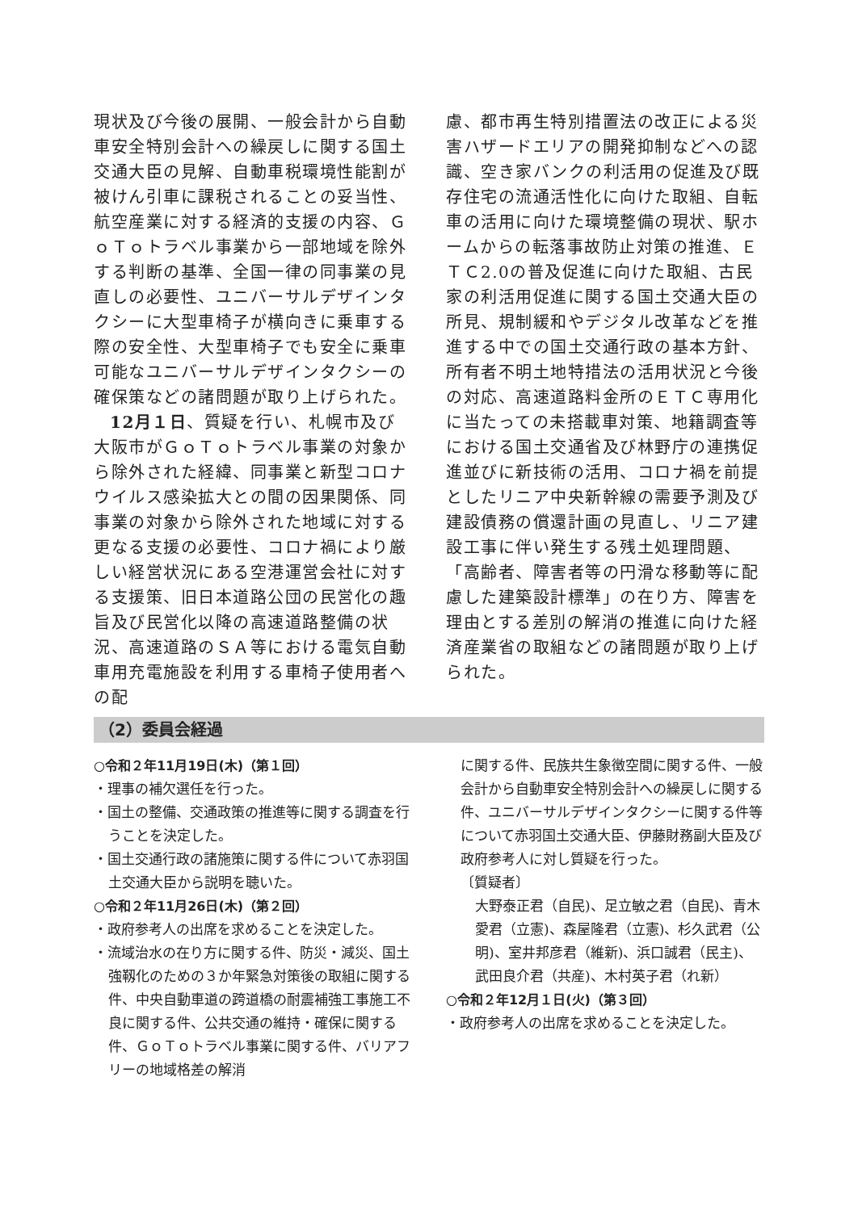現状及び今後の展開、一般会計から自動車安全特別会計への繰戻しに関する国土交通大臣の見解、自動車税環境性能割が被けん引車に課税されることの妥当性、航空産業に対する経済的支援の内容、ＧｏＴｏトラベル事業から一部地域を除外する判断の基準、全国一律の同事業の見直しの必要性、ユニバーサルデザインタクシーに大型車椅子が横向きに乗車する際の安全性、大型車椅子でも安全に乗車可能なユニバーサルデザインタクシーの確保策などの諸問題が取り上げられた。
12月１日、質疑を行い、札幌市及び大阪市がＧｏＴｏトラベル事業の対象から除外された経緯、同事業と新型コロナウイルス感染拡大との間の因果関係、同事業の対象から除外された地域に対する更なる支援の必要性、コロナ禍により厳しい経営状況にある空港運営会社に対する支援策、旧日本道路公団の民営化の趣旨及び民営化以降の高速道路整備の状況、高速道路のＳＡ等における電気自動車用充電施設を利用する車椅子使用者への配
慮、都市再生特別措置法の改正による災害ハザードエリアの開発抑制などへの認識、空き家バンクの利活用の促進及び既存住宅の流通活性化に向けた取組、自転車の活用に向けた環境整備の現状、駅ホームからの転落事故防止対策の推進、ＥＴＣ2.0の普及促進に向けた取組、古民家の利活用促進に関する国土交通大臣の所見、規制緩和やデジタル改革などを推進する中での国土交通行政の基本方針、所有者不明土地特措法の活用状況と今後の対応、高速道路料金所のＥＴＣ専用化に当たっての未搭載車対策、地籍調査等における国土交通省及び林野庁の連携促進並びに新技術の活用、コロナ禍を前提としたリニア中央新幹線の需要予測及び建設債務の償還計画の見直し、リニア建設工事に伴い発生する残土処理問題、「高齢者、障害者等の円滑な移動等に配慮した建築設計標準」の在り方、障害を理由とする差別の解消の推進に向けた経済産業省の取組などの諸問題が取り上げられた。
（2）委員会経過
○令和２年11月19日(木)（第１回）
・理事の補欠選任を行った。
・国土の整備、交通政策の推進等に関する調査を行うことを決定した。
・国土交通行政の諸施策に関する件について赤羽国土交通大臣から説明を聴いた。
○令和２年11月26日(木)（第２回）
・政府参考人の出席を求めることを決定した。
・流域治水の在り方に関する件、防災・減災、国土強靱化のための３か年緊急対策後の取組に関する件、中央自動車道の跨道橋の耐震補強工事施工不良に関する件、公共交通の維持・確保に関する件、ＧｏＴｏトラベル事業に関する件、バリアフリーの地域格差の解消
に関する件、民族共生象徴空間に関する件、一般会計から自動車安全特別会計への繰戻しに関する件、ユニバーサルデザインタクシーに関する件等について赤羽国土交通大臣、伊藤財務副大臣及び政府参考人に対し質疑を行った。
〔質疑者〕
大野泰正君（自民)、足立敏之君（自民)、青木愛君（立憲)、森屋隆君（立憲)、杉久武君（公明)、室井邦彦君（維新)、浜口誠君（民主)、武田良介君（共産)、木村英子君（れ新）
○令和２年12月１日(火)（第３回）
・政府参考人の出席を求めることを決定した。